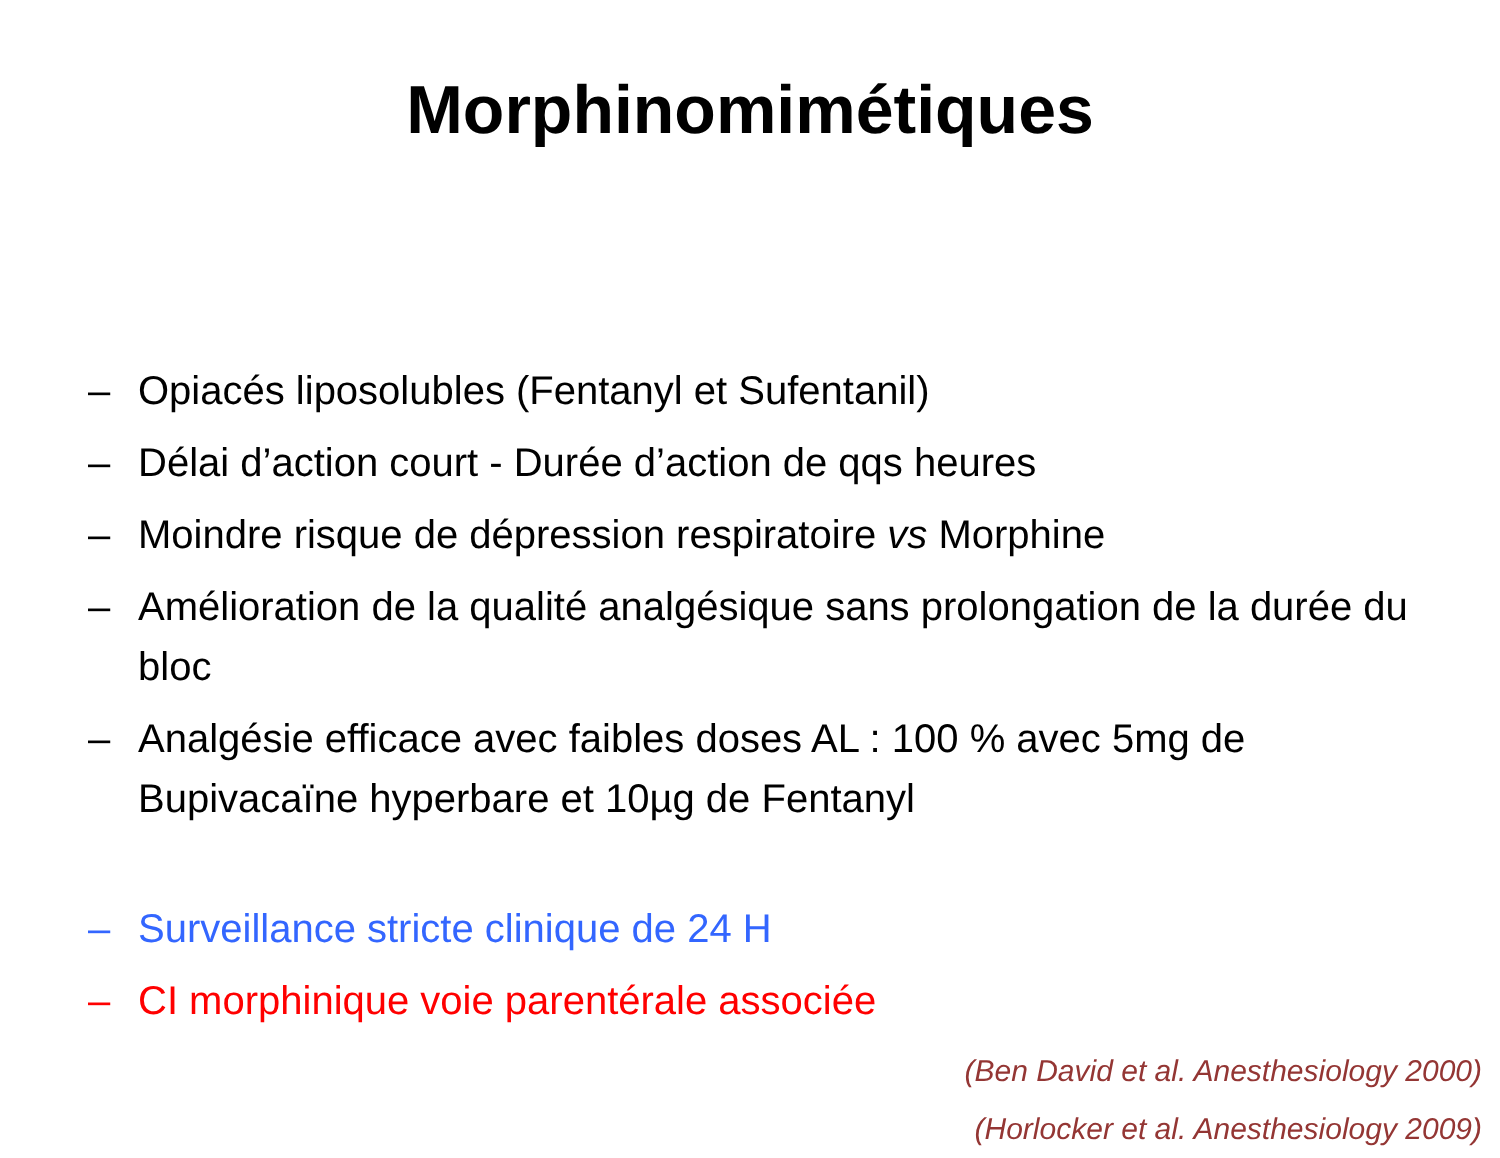Morphinomimétiques
– Opiacés liposolubles (Fentanyl et Sufentanil)
– Délai d’action court - Durée d’action de qqs heures
– Moindre risque de dépression respiratoire vs Morphine
– Amélioration de la qualité analgésique sans prolongation de la durée du bloc
– Analgésie efficace avec faibles doses AL : 100 % avec 5mg de Bupivacaïne hyperbare et 10µg de Fentanyl
– Surveillance stricte clinique de 24 H
– CI morphinique voie parentérale associée
(Ben David et al. Anesthesiology 2000)
(Horlocker et al. Anesthesiology 2009)